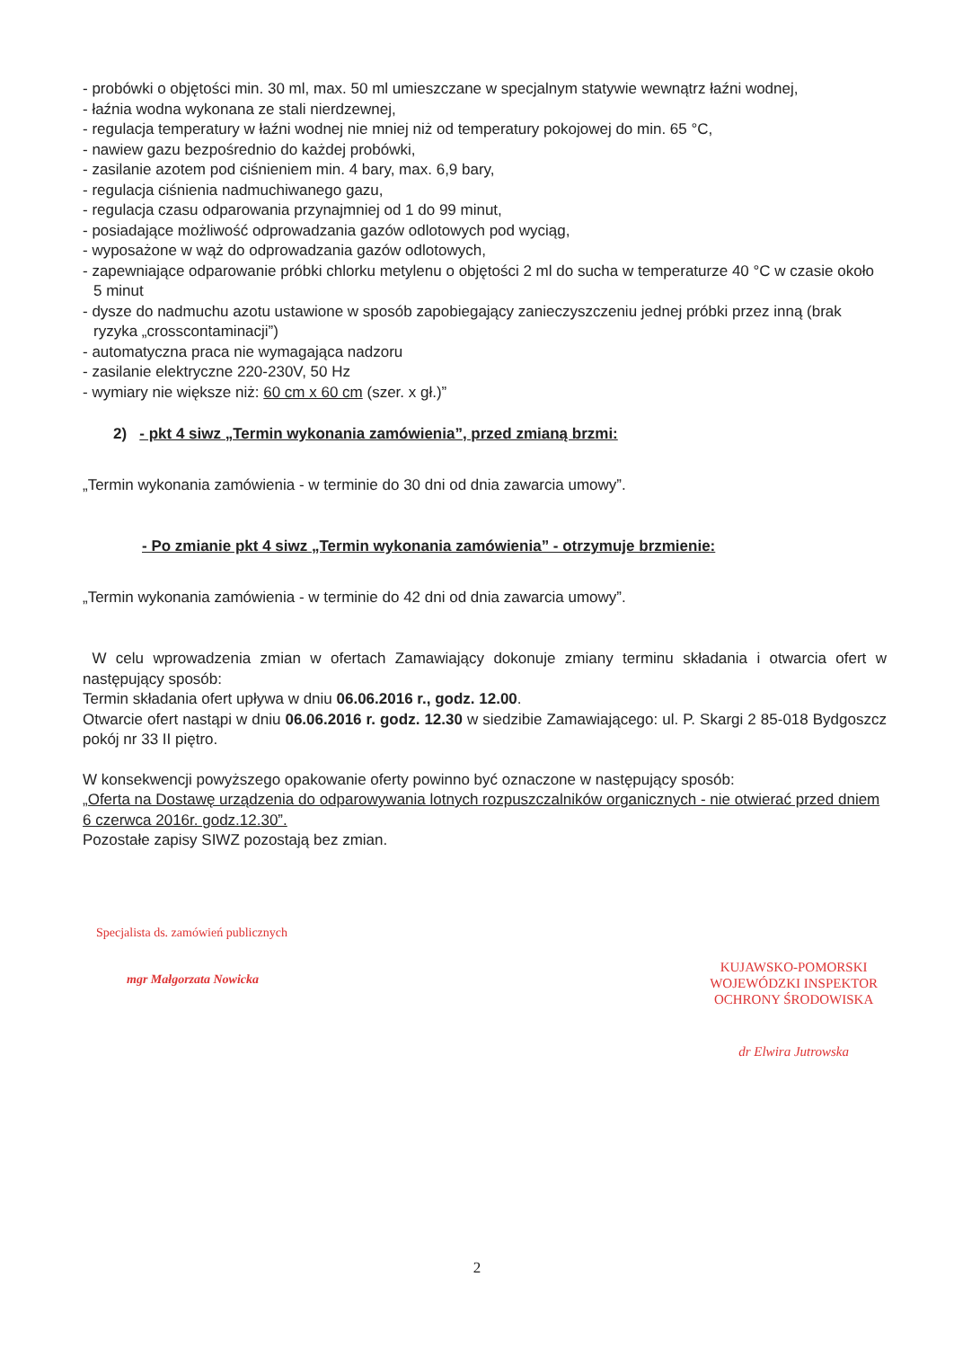- probówki o objętości min. 30 ml, max. 50 ml umieszczane w specjalnym statywie wewnątrz łaźni wodnej,
- łaźnia wodna wykonana ze stali nierdzewnej,
- regulacja temperatury w łaźni wodnej nie mniej niż od temperatury pokojowej do min. 65 °C,
- nawiew gazu bezpośrednio do każdej probówki,
- zasilanie azotem pod ciśnieniem min. 4 bary, max. 6,9 bary,
- regulacja ciśnienia nadmuchiwanego gazu,
- regulacja czasu odparowania przynajmniej od 1 do 99 minut,
- posiadające możliwość odprowadzania gazów odlotowych pod wyciąg,
- wyposażone w wąż do odprowadzania gazów odlotowych,
- zapewniające odparowanie próbki chlorku metylenu o objętości 2 ml do sucha w temperaturze 40 °C w czasie około 5 minut
- dysze do nadmuchu azotu ustawione w sposób zapobiegający zanieczyszczeniu jednej próbki przez inną (brak ryzyka „crosscontaminacji”)
- automatyczna praca nie wymagająca nadzoru
- zasilanie elektryczne 220-230V, 50 Hz
- wymiary nie większe niż: 60 cm x 60 cm (szer. x gł.)”
2) - pkt 4 siwz „Termin wykonania zamówienia”, przed zmianą brzmi:
„Termin wykonania zamówienia - w terminie do 30 dni od dnia zawarcia umowy”.
- Po zmianie pkt 4 siwz „Termin wykonania zamówienia” - otrzymuje brzmienie:
„Termin wykonania zamówienia - w terminie do 42 dni od dnia zawarcia umowy”.
W celu wprowadzenia zmian w ofertach Zamawiający dokonuje zmiany terminu składania i otwarcia ofert w następujący sposób:
Termin składania ofert upływa w dniu 06.06.2016 r., godz. 12.00.
Otwarcie ofert nastąpi w dniu 06.06.2016 r. godz. 12.30 w siedzibie Zamawiającego: ul. P. Skargi 2 85-018 Bydgoszcz pokój nr 33 II piętro.
W konsekwencji powyższego opakowanie oferty powinno być oznaczone w następujący sposób:
„Oferta na Dostawę urządzenia do odparowywania lotnych rozpuszczalników organicznych - nie otwierać przed dniem 6 czerwca 2016r. godz.12.30”.
Pozostałe zapisy SIWZ pozostają bez zmian.
Specjalista ds. zamówień publicznych
mgr Małgorzata Nowicka
KUJAWSKO-POMORSKI
WOJEWÓDZKI INSPEKTOR
OCHRONY ŚRODOWISKA
dr Elwira Jutrowska
2